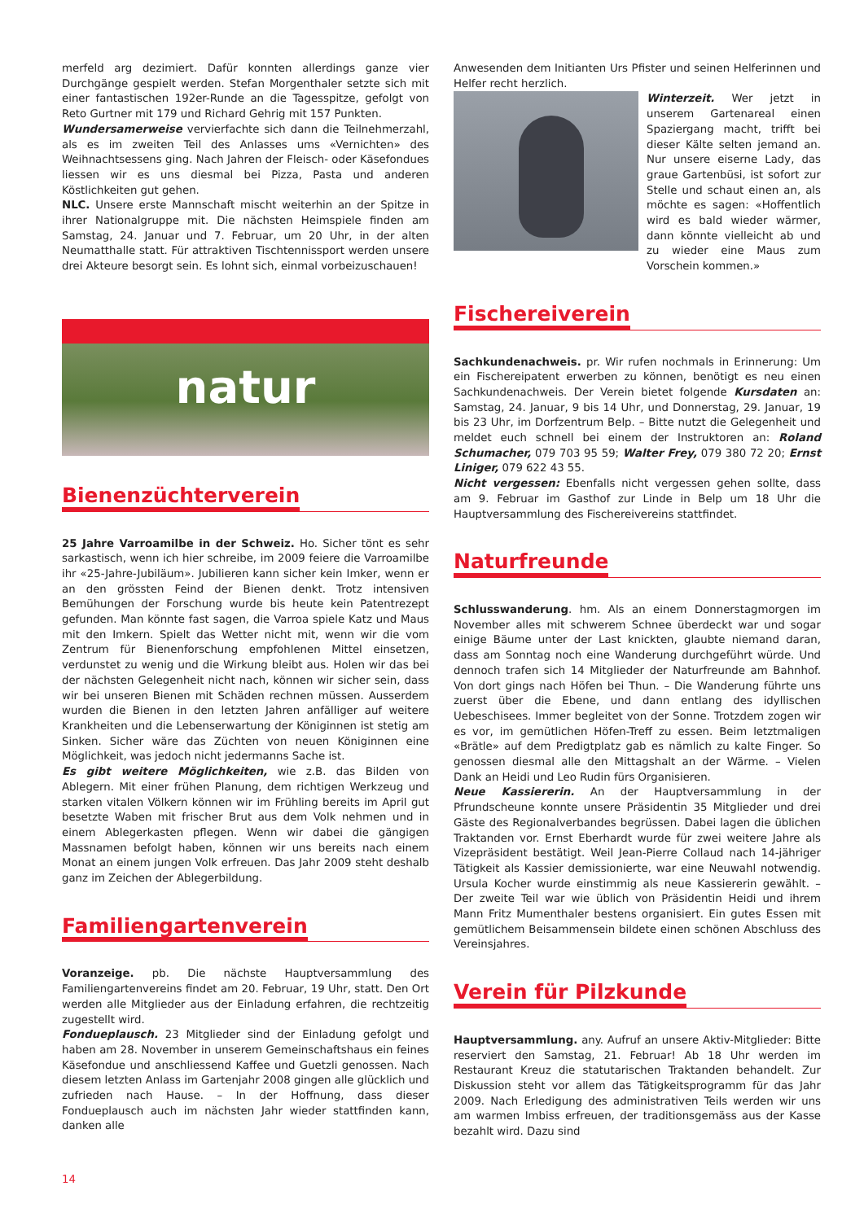merfeld arg dezimiert. Dafür konnten allerdings ganze vier Durchgänge gespielt werden. Stefan Morgenthaler setzte sich mit einer fantastischen 192er-Runde an die Tagesspitze, gefolgt von Reto Gurtner mit 179 und Richard Gehrig mit 157 Punkten.
Wundersamerweise vervierfachte sich dann die Teilnehmerzahl, als es im zweiten Teil des Anlasses ums «Vernichten» des Weihnachtsessens ging. Nach Jahren der Fleisch- oder Käsefondues liessen wir es uns diesmal bei Pizza, Pasta und anderen Köstlichkeiten gut gehen.
NLC. Unsere erste Mannschaft mischt weiterhin an der Spitze in ihrer Nationalgruppe mit. Die nächsten Heimspiele finden am Samstag, 24. Januar und 7. Februar, um 20 Uhr, in der alten Neumatthalle statt. Für attraktiven Tischtennissport werden unsere drei Akteure besorgt sein. Es lohnt sich, einmal vorbeizuschauen!
natur
Bienenzüchterverein
25 Jahre Varroamilbe in der Schweiz. Ho. Sicher tönt es sehr sarkastisch, wenn ich hier schreibe, im 2009 feiere die Varroamilbe ihr «25-Jahre-Jubiläum». Jubilieren kann sicher kein Imker, wenn er an den grössten Feind der Bienen denkt. Trotz intensiven Bemühungen der Forschung wurde bis heute kein Patentrezept gefunden. Man könnte fast sagen, die Varroa spiele Katz und Maus mit den Imkern. Spielt das Wetter nicht mit, wenn wir die vom Zentrum für Bienenforschung empfohlenen Mittel einsetzen, verdunstet zu wenig und die Wirkung bleibt aus. Holen wir das bei der nächsten Gelegenheit nicht nach, können wir sicher sein, dass wir bei unseren Bienen mit Schäden rechnen müssen. Ausserdem wurden die Bienen in den letzten Jahren anfälliger auf weitere Krankheiten und die Lebenserwartung der Königinnen ist stetig am Sinken. Sicher wäre das Züchten von neuen Königinnen eine Möglichkeit, was jedoch nicht jedermanns Sache ist.
Es gibt weitere Möglichkeiten, wie z.B. das Bilden von Ablegern. Mit einer frühen Planung, dem richtigen Werkzeug und starken vitalen Völkern können wir im Frühling bereits im April gut besetzte Waben mit frischer Brut aus dem Volk nehmen und in einem Ablegerkasten pflegen. Wenn wir dabei die gängigen Massnamen befolgt haben, können wir uns bereits nach einem Monat an einem jungen Volk erfreuen. Das Jahr 2009 steht deshalb ganz im Zeichen der Ablegerbildung.
Familiengartenverein
Voranzeige. pb. Die nächste Hauptversammlung des Familiengartenvereins findet am 20. Februar, 19 Uhr, statt. Den Ort werden alle Mitglieder aus der Einladung erfahren, die rechtzeitig zugestellt wird.
Fondueplausch. 23 Mitglieder sind der Einladung gefolgt und haben am 28. November in unserem Gemeinschaftshaus ein feines Käsefondue und anschliessend Kaffee und Guetzli genossen. Nach diesem letzten Anlass im Gartenjahr 2008 gingen alle glücklich und zufrieden nach Hause. – In der Hoffnung, dass dieser Fondueplausch auch im nächsten Jahr wieder stattfinden kann, danken alle
Anwesenden dem Initianten Urs Pfister und seinen Helferinnen und Helfer recht herzlich.
Winterzeit. Wer jetzt in unserem Gartenareal einen Spaziergang macht, trifft bei dieser Kälte selten jemand an. Nur unsere eiserne Lady, das graue Gartenbüsi, ist sofort zur Stelle und schaut einen an, als möchte es sagen: «Hoffentlich wird es bald wieder wärmer, dann könnte vielleicht ab und zu wieder eine Maus zum Vorschein kommen.»
Fischereiverein
Sachkundenachweis. pr. Wir rufen nochmals in Erinnerung: Um ein Fischereipatent erwerben zu können, benötigt es neu einen Sachkundenachweis. Der Verein bietet folgende Kursdaten an: Samstag, 24. Januar, 9 bis 14 Uhr, und Donnerstag, 29. Januar, 19 bis 23 Uhr, im Dorfzentrum Belp. – Bitte nutzt die Gelegenheit und meldet euch schnell bei einem der Instruktoren an: Roland Schumacher, 079 703 95 59; Walter Frey, 079 380 72 20; Ernst Liniger, 079 622 43 55.
Nicht vergessen: Ebenfalls nicht vergessen gehen sollte, dass am 9. Februar im Gasthof zur Linde in Belp um 18 Uhr die Hauptversammlung des Fischereivereins stattfindet.
Naturfreunde
Schlusswanderung. hm. Als an einem Donnerstagmorgen im November alles mit schwerem Schnee überdeckt war und sogar einige Bäume unter der Last knickten, glaubte niemand daran, dass am Sonntag noch eine Wanderung durchgeführt würde. Und dennoch trafen sich 14 Mitglieder der Naturfreunde am Bahnhof. Von dort gings nach Höfen bei Thun. – Die Wanderung führte uns zuerst über die Ebene, und dann entlang des idyllischen Uebeschisees. Immer begleitet von der Sonne. Trotzdem zogen wir es vor, im gemütlichen Höfen-Treff zu essen. Beim letztmaligen «Brätle» auf dem Predigtplatz gab es nämlich zu kalte Finger. So genossen diesmal alle den Mittagshalt an der Wärme. – Vielen Dank an Heidi und Leo Rudin fürs Organisieren.
Neue Kassiererin. An der Hauptversammlung in der Pfrundscheune konnte unsere Präsidentin 35 Mitglieder und drei Gäste des Regionalverbandes begrüssen. Dabei lagen die üblichen Traktanden vor. Ernst Eberhardt wurde für zwei weitere Jahre als Vizepräsident bestätigt. Weil Jean-Pierre Collaud nach 14-jähriger Tätigkeit als Kassier demissionierte, war eine Neuwahl notwendig. Ursula Kocher wurde einstimmig als neue Kassiererin gewählt. – Der zweite Teil war wie üblich von Präsidentin Heidi und ihrem Mann Fritz Mumenthaler bestens organisiert. Ein gutes Essen mit gemütlichem Beisammensein bildete einen schönen Abschluss des Vereinsjahres.
Verein für Pilzkunde
Hauptversammlung. any. Aufruf an unsere Aktiv-Mitglieder: Bitte reserviert den Samstag, 21. Februar! Ab 18 Uhr werden im Restaurant Kreuz die statutarischen Traktanden behandelt. Zur Diskussion steht vor allem das Tätigkeitsprogramm für das Jahr 2009. Nach Erledigung des administrativen Teils werden wir uns am warmen Imbiss erfreuen, der traditionsgemäss aus der Kasse bezahlt wird. Dazu sind
14